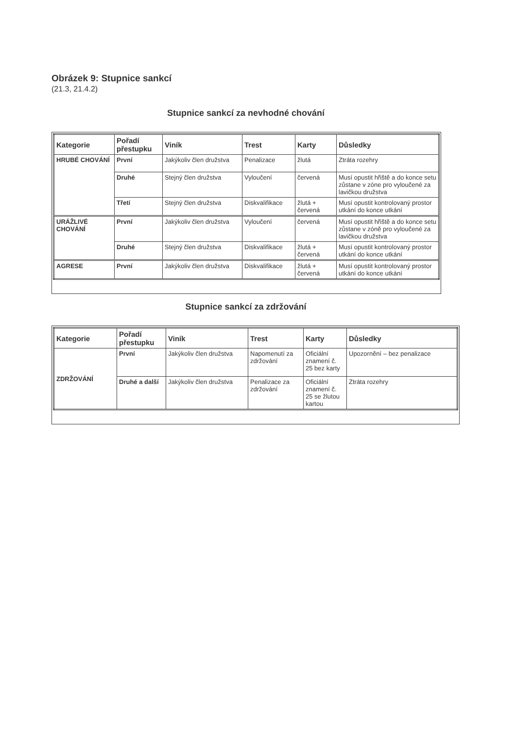Obrázek 9: Stupnice sankcí
(21.3, 21.4.2)
Stupnice sankcí za nevhodné chování
| Kategorie | Pořadí přestupku | Viník | Trest | Karty | Důsledky |
| --- | --- | --- | --- | --- | --- |
| HRUBÉ CHOVÁNÍ | První | Jakýkoliv člen družstva | Penalizace | žlutá | Ztráta rozehry |
| | Druhé | Stejný člen družstva | Vyloučení | červená | Musí opustit hřiště a do konce setu zůstane v zóne pro vyloučené za lavičkou družstva |
| | Třetí | Stejný člen družstva | Diskvalifikace | žlutá + červená | Musí opustit kontrolovaný prostor utkání do konce utkání |
| URÁŽLIVÉ CHOVÁNÍ | První | Jakýkoliv člen družstva | Vyloučení | červená | Musí opustit hřiště a do konce setu zůstane v zóně pro vyloučené za lavičkou družstva |
| | Druhé | Stejný člen družstva | Diskvalifikace | žlutá + červená | Musí opustit kontrolovaný prostor utkání do konce utkání |
| AGRESE | První | Jakýkoliv člen družstva | Diskvalifikace | žlutá + červená | Musí opustit kontrolovaný prostor utkání do konce utkání |
Stupnice sankcí za zdržování
| Kategorie | Pořadí přestupku | Viník | Trest | Karty | Důsledky |
| --- | --- | --- | --- | --- | --- |
| ZDRŽOVÁNÍ | První | Jakýkoliv člen družstva | Napomenutí za zdržování | Oficiální znamení č. 25 bez karty | Upozornění – bez penalizace |
| | Druhé a další | Jakýkoliv člen družstva | Penalizace za zdržování | Oficiální znamení č. 25 se žlutou kartou | Ztráta rozehry |